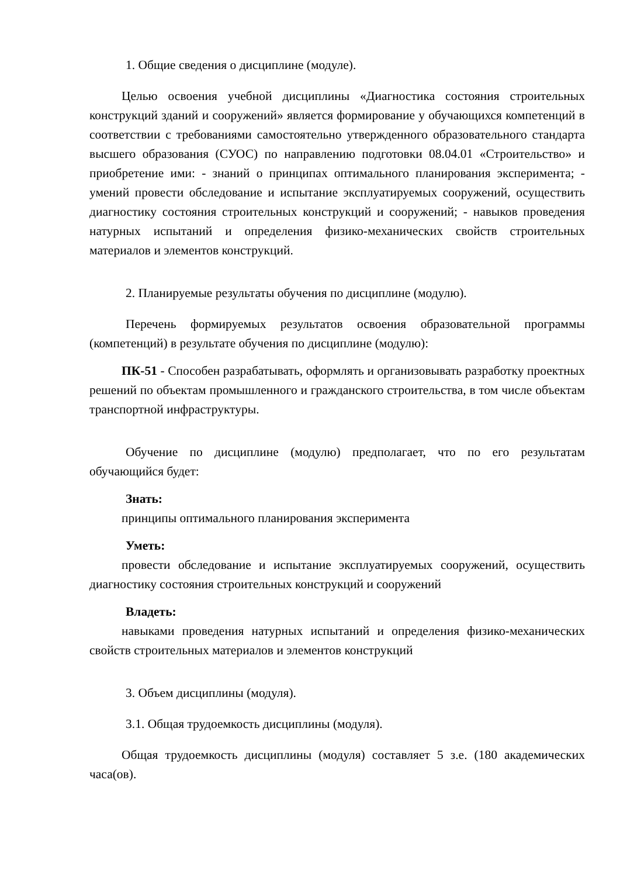1. Общие сведения о дисциплине (модуле).
Целью освоения учебной дисциплины «Диагностика состояния строительных конструкций зданий и сооружений» является формирование у обучающихся компетенций в соответствии с требованиями самостоятельно утвержденного образовательного стандарта высшего образования (СУОС) по направлению подготовки 08.04.01 «Строительство» и приобретение ими: - знаний о принципах оптимального планирования эксперимента; - умений провести обследование и испытание эксплуатируемых сооружений, осуществить диагностику состояния строительных конструкций и сооружений; - навыков проведения натурных испытаний и определения физико-механических свойств строительных материалов и элементов конструкций.
2. Планируемые результаты обучения по дисциплине (модулю).
Перечень формируемых результатов освоения образовательной программы (компетенций) в результате обучения по дисциплине (модулю):
ПК-51 - Способен разрабатывать, оформлять и организовывать разработку проектных решений по объектам промышленного и гражданского строительства, в том числе объектам транспортной инфраструктуры.
Обучение по дисциплине (модулю) предполагает, что по его результатам обучающийся будет:
Знать:
принципы оптимального планирования эксперимента
Уметь:
провести обследование и испытание эксплуатируемых сооружений, осуществить диагностику состояния строительных конструкций и сооружений
Владеть:
навыками проведения натурных испытаний и определения физико-механических свойств строительных материалов и элементов конструкций
3. Объем дисциплины (модуля).
3.1. Общая трудоемкость дисциплины (модуля).
Общая трудоемкость дисциплины (модуля) составляет 5 з.е. (180 академических часа(ов).